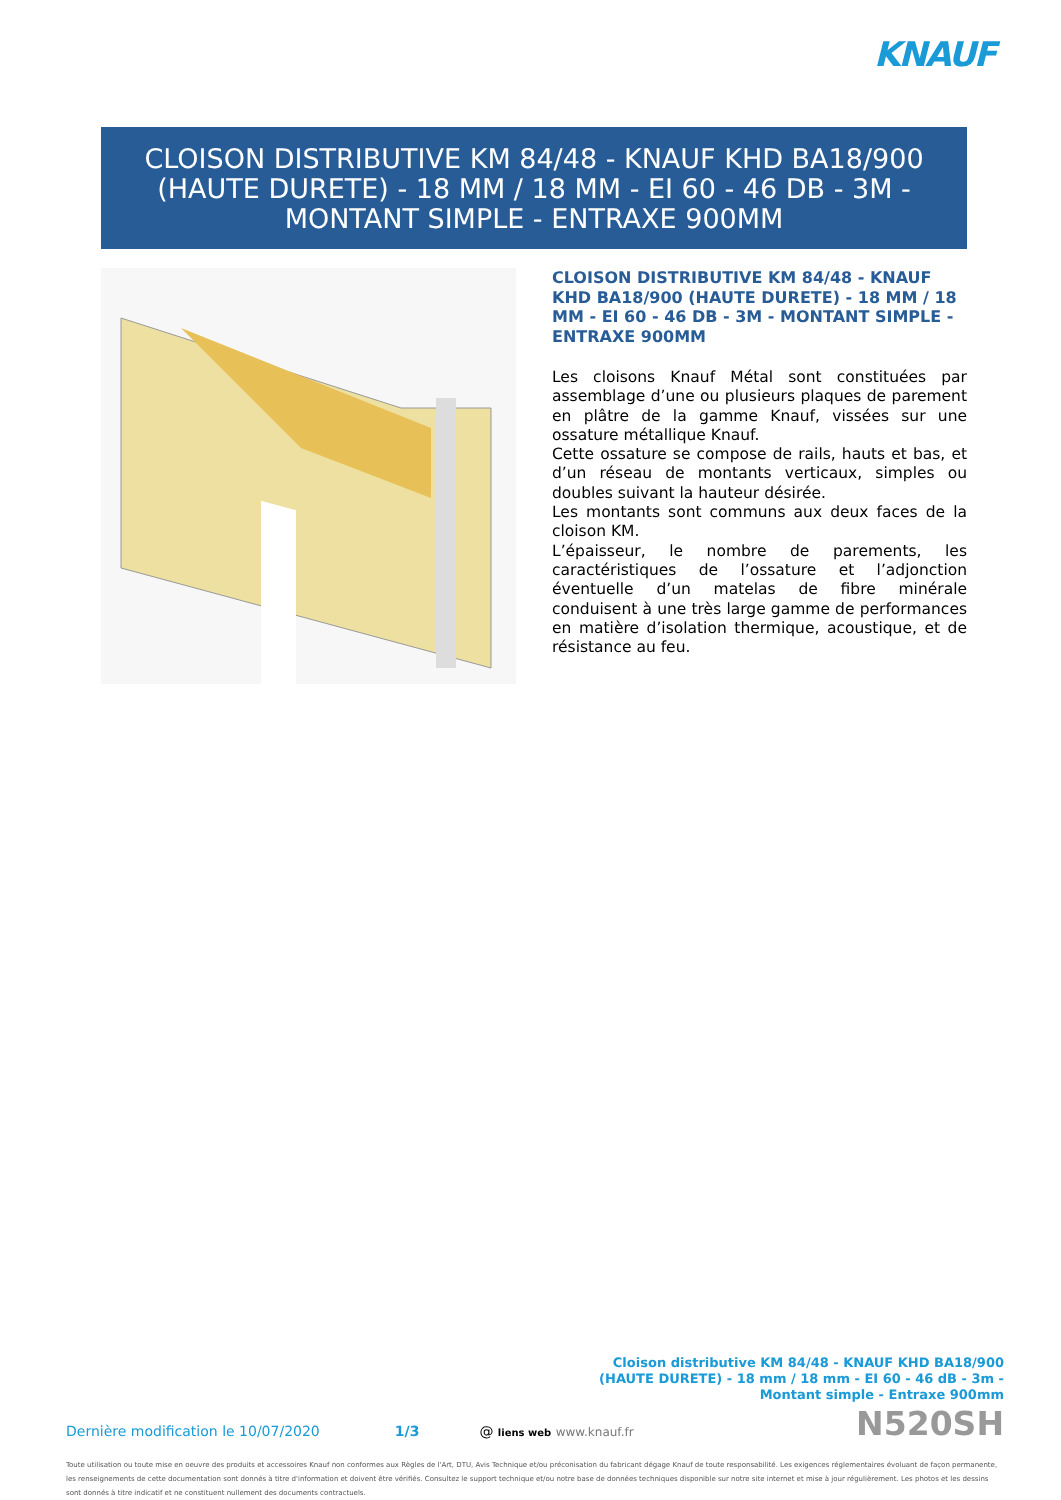KNAUF
CLOISON DISTRIBUTIVE KM 84/48 - KNAUF KHD BA18/900 (HAUTE DURETE) - 18 MM / 18 MM - EI 60 - 46 DB - 3M - MONTANT SIMPLE - ENTRAXE 900MM
CLOISON DISTRIBUTIVE KM 84/48 - KNAUF KHD BA18/900 (HAUTE DURETE) - 18 MM / 18 MM - EI 60 - 46 DB - 3M - MONTANT SIMPLE - ENTRAXE 900MM
Les cloisons Knauf Métal sont constituées par assemblage d’une ou plusieurs plaques de parement en plâtre de la gamme Knauf, vissées sur une ossature métallique Knauf.
Cette ossature se compose de rails, hauts et bas, et d’un réseau de montants verticaux, simples ou doubles suivant la hauteur désirée.
Les montants sont communs aux deux faces de la cloison KM.
L’épaisseur, le nombre de parements, les caractéristiques de l’ossature et l’adjonction éventuelle d’un matelas de fibre minérale conduisent à une très large gamme de performances en matière d’isolation thermique, acoustique, et de résistance au feu.
Cloison distributive KM 84/48 - KNAUF KHD BA18/900 (HAUTE DURETE) - 18 mm / 18 mm - EI 60 - 46 dB - 3m - Montant simple - Entraxe 900mm
Dernière modification le 10/07/2020 1/3 @ liens web www.knauf.fr N520SH
Toute utilisation ou toute mise en oeuvre des produits et accessoires Knauf non conformes aux Règles de l'Art, DTU, Avis Technique et/ou préconisation du fabricant dégage Knauf de toute responsabilité. Les exigences réglementaires évoluant de façon permanente, les renseignements de cette documentation sont donnés à titre d'information et doivent être vérifiés. Consultez le support technique et/ou notre base de données techniques disponible sur notre site internet et mise à jour régulièrement. Les photos et les dessins sont donnés à titre indicatif et ne constituent nullement des documents contractuels.